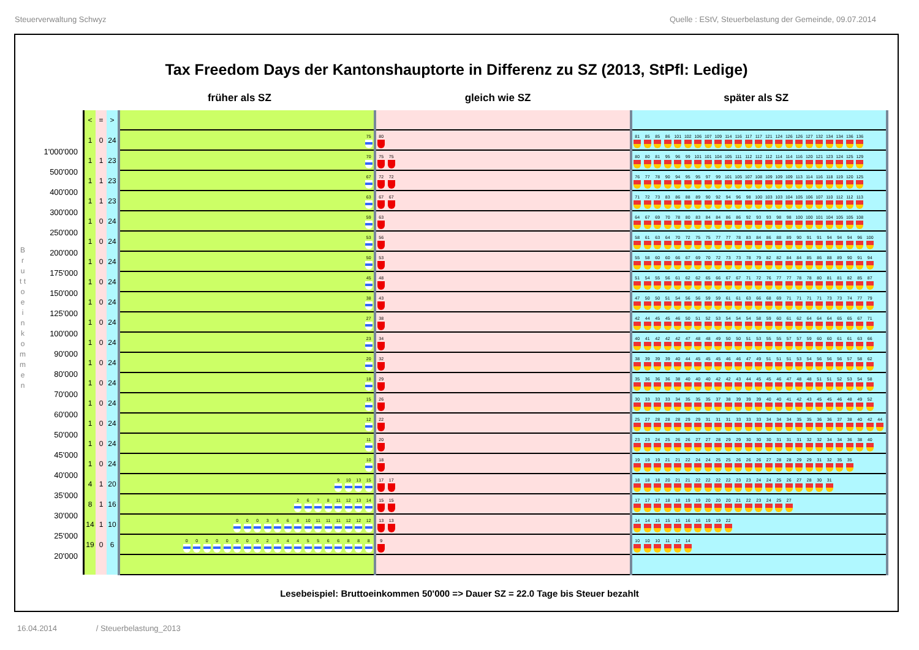Steuerverwaltung Schwyz Quelle : EStV, Steuerbelastung der Gemeinde, 09.07.2014
Tax Freedom Days der Kantonshauptorte in Differenz zu SZ (2013, StPfl: Ledige)
früher als SZ gleich wie SZ später als SZ
| | < | = | > | | | |
| 1'000'000 | 1 | 0 | 24 | 75 | 80 | 81 85 85 86 101 102 106 107 109 114 116 117 117 121 124 126 126 127 132 134 134 136 136 |
| 500'000 | 1 | 1 | 23 | 70 | 75 75 | 80 80 81 95 96 99 101 101 104 105 111 112 112 112 114 114 116 120 121 123 124 125 129 |
| 400'000 | 1 | 1 | 23 | 67 | 72 72 | 76 77 78 90 94 95 95 97 99 101 105 107 108 109 109 109 113 114 116 118 119 120 125 |
| 300'000 | 1 | 1 | 23 | 63 | 67 67 | 71 72 73 83 86 88 89 90 92 94 96 98 100 103 103 104 105 106 107 110 112 112 113 |
| 250'000 | 1 | 0 | 24 | 59 | 63 | 64 67 69 70 78 80 83 84 84 86 86 92 93 93 98 98 100 100 101 104 105 105 108 |
| 200'000 | 1 | 0 | 24 | 53 | 56 | 58 61 63 64 70 72 75 75 77 77 78 83 84 86 88 89 90 91 91 94 94 94 96 100 |
| 175'000 | 1 | 0 | 24 | 50 | 53 | 55 58 60 60 66 67 69 70 72 73 73 78 79 82 82 84 84 85 86 88 89 90 91 94 |
| 150'000 | 1 | 0 | 24 | 45 | 48 | 51 54 55 56 61 62 62 65 66 67 67 71 72 76 77 77 78 78 80 81 81 82 85 87 |
| 125'000 | 1 | 0 | 24 | 38 | 43 | 47 50 50 51 54 56 56 59 59 61 61 63 66 68 69 71 71 71 71 73 73 74 77 79 |
| 100'000 | 1 | 0 | 24 | 27 | 38 | 42 44 45 45 46 50 51 52 53 54 54 54 58 59 60 61 62 64 64 64 65 65 67 71 |
| 90'000 | 1 | 0 | 24 | 23 | 34 | 40 41 42 42 42 47 48 48 49 50 50 51 53 55 55 57 57 59 60 60 61 61 63 66 |
| 80'000 | 1 | 0 | 24 | 20 | 32 | 38 39 39 39 40 44 45 45 45 46 46 47 49 51 51 51 53 54 56 56 56 57 58 62 |
| 70'000 | 1 | 0 | 24 | 18 | 29 | 35 36 36 36 38 40 40 40 42 42 43 44 45 45 46 47 48 48 51 51 52 53 54 58 |
| 60'000 | 1 | 0 | 24 | 15 | 26 | 30 33 33 33 34 35 35 35 37 38 39 39 39 40 40 41 42 43 45 45 46 48 49 52 |
| 50'000 | 1 | 0 | 24 | 12 | 22 | 25 27 28 28 28 29 29 31 31 31 33 33 33 34 34 34 35 35 36 36 37 38 40 42 44 |
| 45'000 | 1 | 0 | 24 | 11 | 20 | 23 23 24 25 26 26 27 27 28 29 29 30 30 30 31 31 31 32 32 34 34 36 38 40 |
| 40'000 | 1 | 0 | 24 | 10 | 18 | 19 19 19 21 21 22 24 24 25 25 26 26 26 27 28 28 29 29 31 32 35 35 |
| 35'000 | 4 | 1 | 20 | 9 10 13 15 | 17 17 | 18 18 18 20 21 21 22 22 22 22 23 23 24 24 25 26 27 28 30 31 |
| 30'000 | 8 | 1 | 16 | 2 6 7 8 11 12 13 14 | 15 15 | 17 17 17 18 18 19 19 20 20 20 21 22 23 24 25 27 |
| 25'000 | 14 | 1 | 10 | 0 0 0 3 5 6 8 10 11 11 11 12 12 12 | 13 13 | 14 14 15 15 15 16 16 19 19 22 |
| 20'000 | 19 | 0 | 6 | 0 0 0 0 0 0 0 0 2 3 4 4 5 5 6 6 8 8 8 | 9 | 10 10 10 11 12 14 |
B r u t t o e i n k o m m e n
Lesebeispiel: Bruttoeinkommen 50'000 => Dauer SZ = 22.0 Tage bis Steuer bezahlt
16.04.2014 / Steuerbelastung_2013